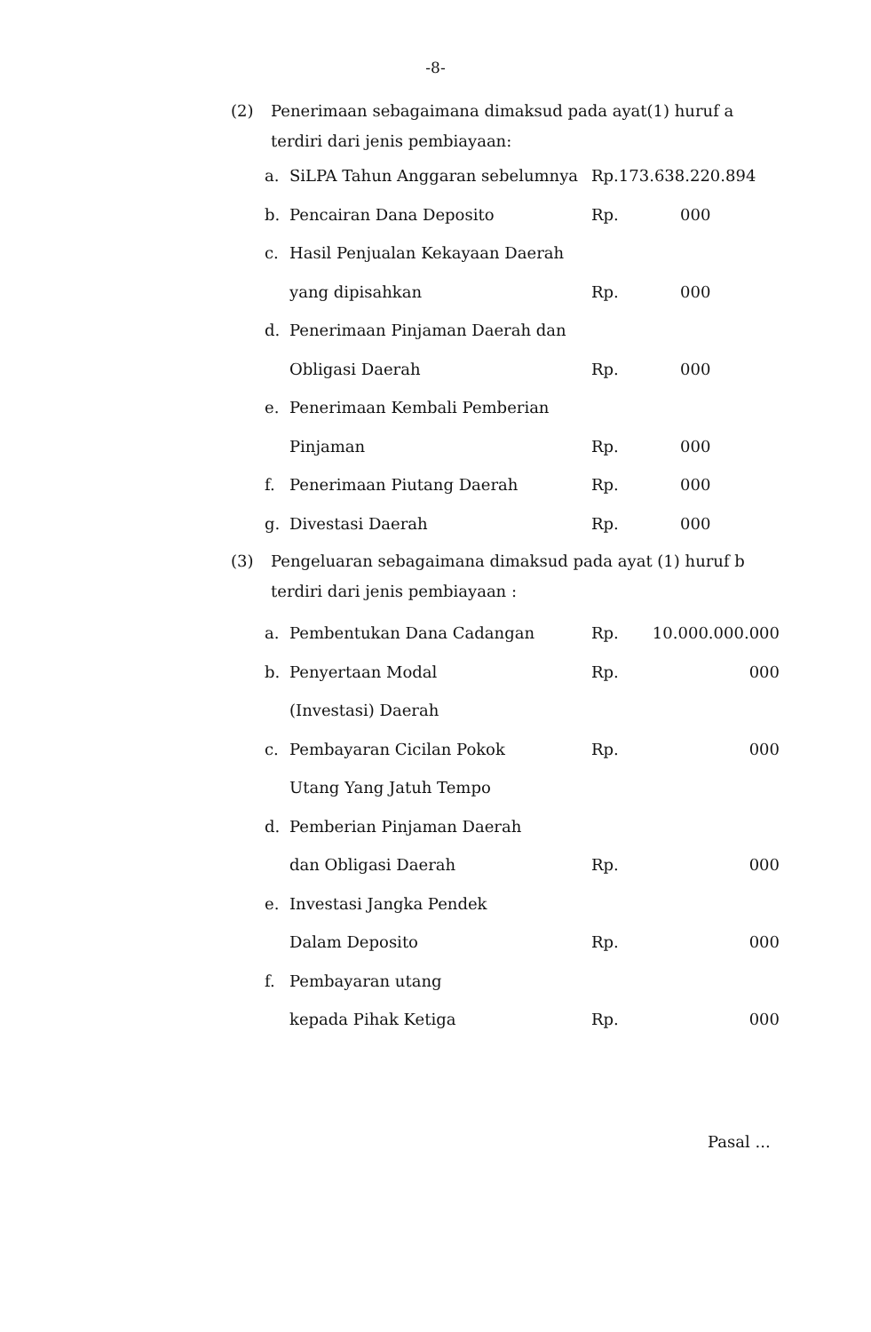-8-
(2) Penerimaan sebagaimana dimaksud pada ayat(1) huruf a terdiri dari jenis pembiayaan:
| a. | SiLPA Tahun Anggaran sebelumnya | Rp.173.638.220.894 | |
| b. | Pencairan Dana Deposito | Rp. | 000 |
| c. | Hasil Penjualan Kekayaan Daerah | | |
| | yang dipisahkan | Rp. | 000 |
| d. | Penerimaan Pinjaman Daerah dan | | |
| | Obligasi Daerah | Rp. | 000 |
| e. | Penerimaan Kembali Pemberian | | |
| | Pinjaman | Rp. | 000 |
| f. | Penerimaan Piutang Daerah | Rp. | 000 |
| g. | Divestasi Daerah | Rp. | 000 |
(3) Pengeluaran sebagaimana dimaksud pada ayat (1) huruf b terdiri dari jenis pembiayaan :
| a. | Pembentukan Dana Cadangan | Rp. | 10.000.000.000 |
| b. | Penyertaan Modal | Rp. | 000 |
| | (Investasi) Daerah | | |
| c. | Pembayaran Cicilan Pokok | Rp. | 000 |
| | Utang Yang Jatuh Tempo | | |
| d. | Pemberian Pinjaman Daerah | | |
| | dan Obligasi Daerah | Rp. | 000 |
| e. | Investasi Jangka Pendek | | |
| | Dalam Deposito | Rp. | 000 |
| f. | Pembayaran utang | | |
| | kepada Pihak Ketiga | Rp. | 000 |
Pasal ...